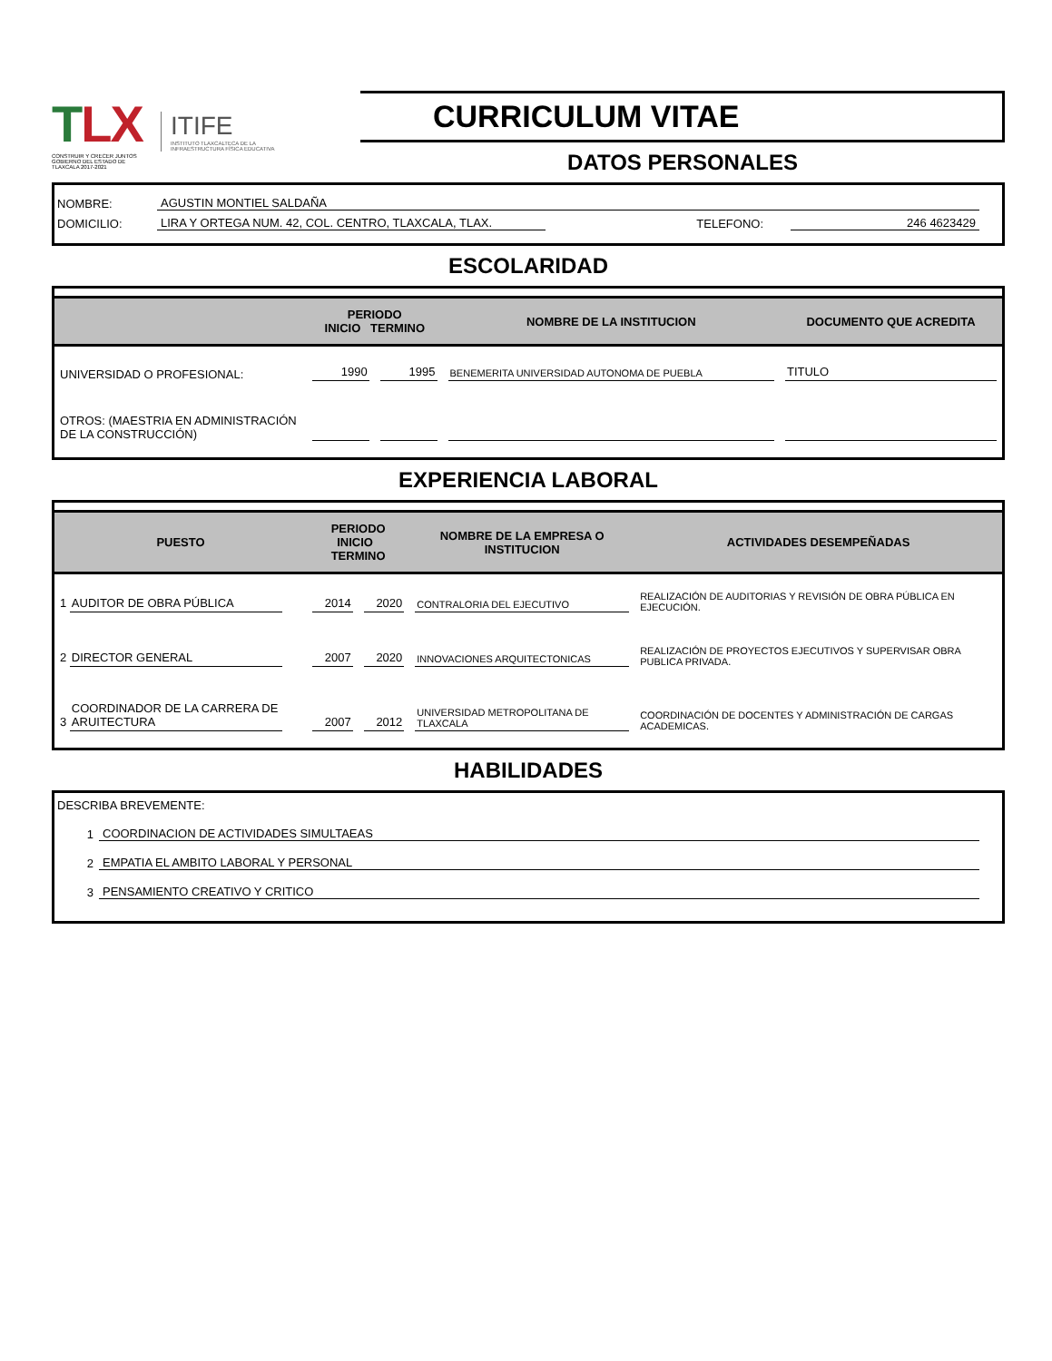TLX
CONSTRUIR Y CRECER JUNTOS
GOBIERNO DEL ESTADO DE TLAXCALA 2017-2021
ITIFE
INSTITUTO TLAXCALTECA DE LA INFRAESTRUCTURA FÍSICA EDUCATIVA
CURRICULUM VITAE
DATOS PERSONALES
NOMBRE:
AGUSTIN MONTIEL SALDAÑA
DOMICILIO:
LIRA Y ORTEGA NUM. 42, COL. CENTRO, TLAXCALA, TLAX.
TELEFONO:
246 4623429
ESCOLARIDAD
| | PERIODO INICIO TERMINO | | NOMBRE DE LA INSTITUCION | DOCUMENTO QUE ACREDITA |
| --- | --- | --- | --- | --- |
| UNIVERSIDAD O PROFESIONAL: | 1990 | 1995 | BENEMERITA UNIVERSIDAD AUTONOMA DE PUEBLA | TITULO |
| OTROS: (MAESTRIA EN ADMINISTRACIÓN DE LA CONSTRUCCIÓN) | | | | |
EXPERIENCIA LABORAL
| PUESTO | PERIODO INICIO TERMINO | | NOMBRE DE LA EMPRESA O INSTITUCION | ACTIVIDADES DESEMPEÑADAS |
| --- | --- | --- | --- | --- |
| 1 AUDITOR DE OBRA PÚBLICA | 2014 | 2020 | CONTRALORIA DEL EJECUTIVO | REALIZACIÓN DE AUDITORIAS Y REVISIÓN DE OBRA PÚBLICA EN EJECUCIÓN. |
| 2 DIRECTOR GENERAL | 2007 | 2020 | INNOVACIONES ARQUITECTONICAS | REALIZACIÓN DE PROYECTOS EJECUTIVOS Y SUPERVISAR OBRA PUBLICA PRIVADA. |
| 3 COORDINADOR DE LA CARRERA DE ARUITECTURA | 2007 | 2012 | UNIVERSIDAD METROPOLITANA DE TLAXCALA | COORDINACIÓN DE DOCENTES Y ADMINISTRACIÓN DE CARGAS ACADEMICAS. |
HABILIDADES
DESCRIBA BREVEMENTE:
1
COORDINACION DE ACTIVIDADES SIMULTAEAS
2
EMPATIA EL AMBITO LABORAL Y PERSONAL
3
PENSAMIENTO CREATIVO Y CRITICO